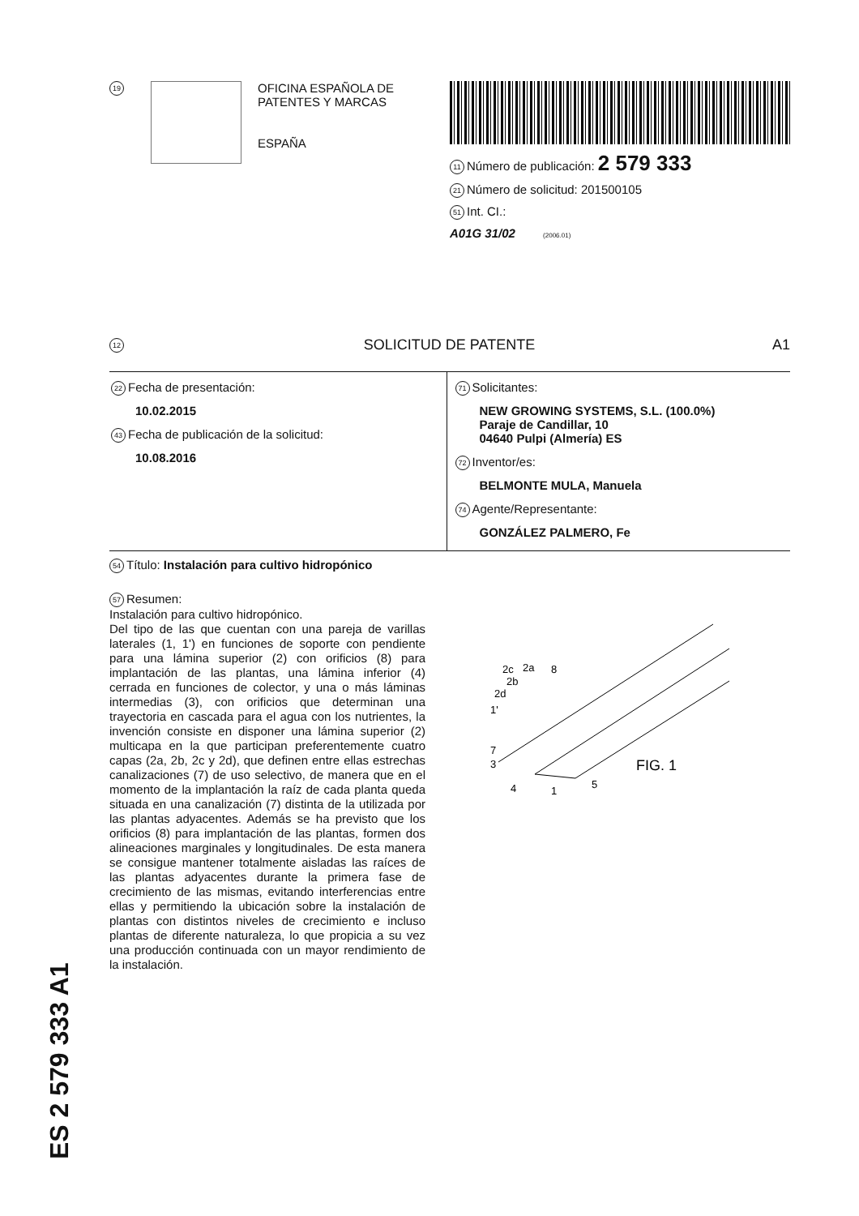19
OFICINA ESPAÑOLA DE
PATENTES Y MARCAS
ESPAÑA
11 Número de publicación: 2 579 333
21 Número de solicitud: 201500105
51 Int. CI.:
A01G 31/02 (2006.01)
12 SOLICITUD DE PATENTE A1
22 Fecha de presentación:
10.02.2015
43 Fecha de publicación de la solicitud:
10.08.2016
71 Solicitantes:
NEW GROWING SYSTEMS, S.L. (100.0%)
Paraje de Candillar, 10
04640 Pulpi (Almería) ES
72 Inventor/es:
BELMONTE MULA, Manuela
74 Agente/Representante:
GONZÁLEZ PALMERO, Fe
54 Título: Instalación para cultivo hidropónico
57 Resumen:
Instalación para cultivo hidropónico.
Del tipo de las que cuentan con una pareja de varillas laterales (1, 1') en funciones de soporte con pendiente para una lámina superior (2) con orificios (8) para implantación de las plantas, una lámina inferior (4) cerrada en funciones de colector, y una o más láminas intermedias (3), con orificios que determinan una trayectoria en cascada para el agua con los nutrientes, la invención consiste en disponer una lámina superior (2) multicapa en la que participan preferentemente cuatro capas (2a, 2b, 2c y 2d), que definen entre ellas estrechas canalizaciones (7) de uso selectivo, de manera que en el momento de la implantación la raíz de cada planta queda situada en una canalización (7) distinta de la utilizada por las plantas adyacentes. Además se ha previsto que los orificios (8) para implantación de las plantas, formen dos alineaciones marginales y longitudinales. De esta manera se consigue mantener totalmente aisladas las raíces de las plantas adyacentes durante la primera fase de crecimiento de las mismas, evitando interferencias entre ellas y permitiendo la ubicación sobre la instalación de plantas con distintos niveles de crecimiento e incluso plantas de diferente naturaleza, lo que propicia a su vez una producción continuada con un mayor rendimiento de la instalación.
2c
2a
8
2b
2d
1'
7
3
4
1
5
FIG. 1
ES 2 579 333 A1